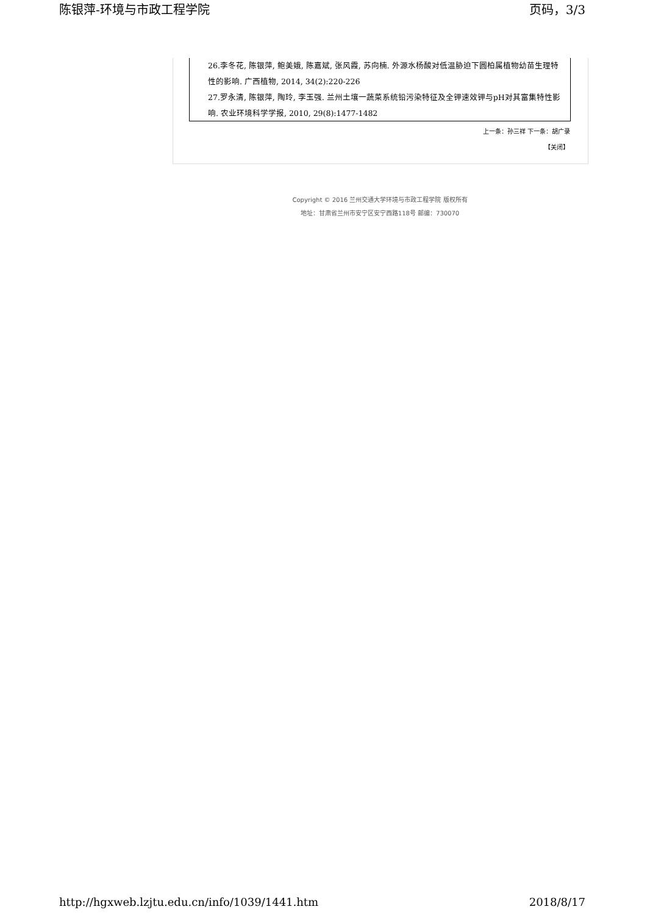陈银萍-环境与市政工程学院 页码，3/3
26.李冬花, 陈银萍, 鲍美娥, 陈嘉斌, 张风霞, 苏向楠. 外源水杨酸对低温胁迫下圆柏属植物幼苗生理特性的影响. 广西植物, 2014, 34(2):220-226
27.罗永清, 陈银萍, 陶玲, 李玉强. 兰州土壤一蔬菜系统铅污染特征及全钾速效钾与pH对其富集特性影响. 农业环境科学学报, 2010, 29(8):1477-1482
上一条：孙三祥 下一条：胡广录
【关闭】
Copyright © 2016 兰州交通大学环境与市政工程学院 版权所有
地址：甘肃省兰州市安宁区安宁西路118号 邮编：730070
http://hgxweb.lzjtu.edu.cn/info/1039/1441.htm 2018/8/17